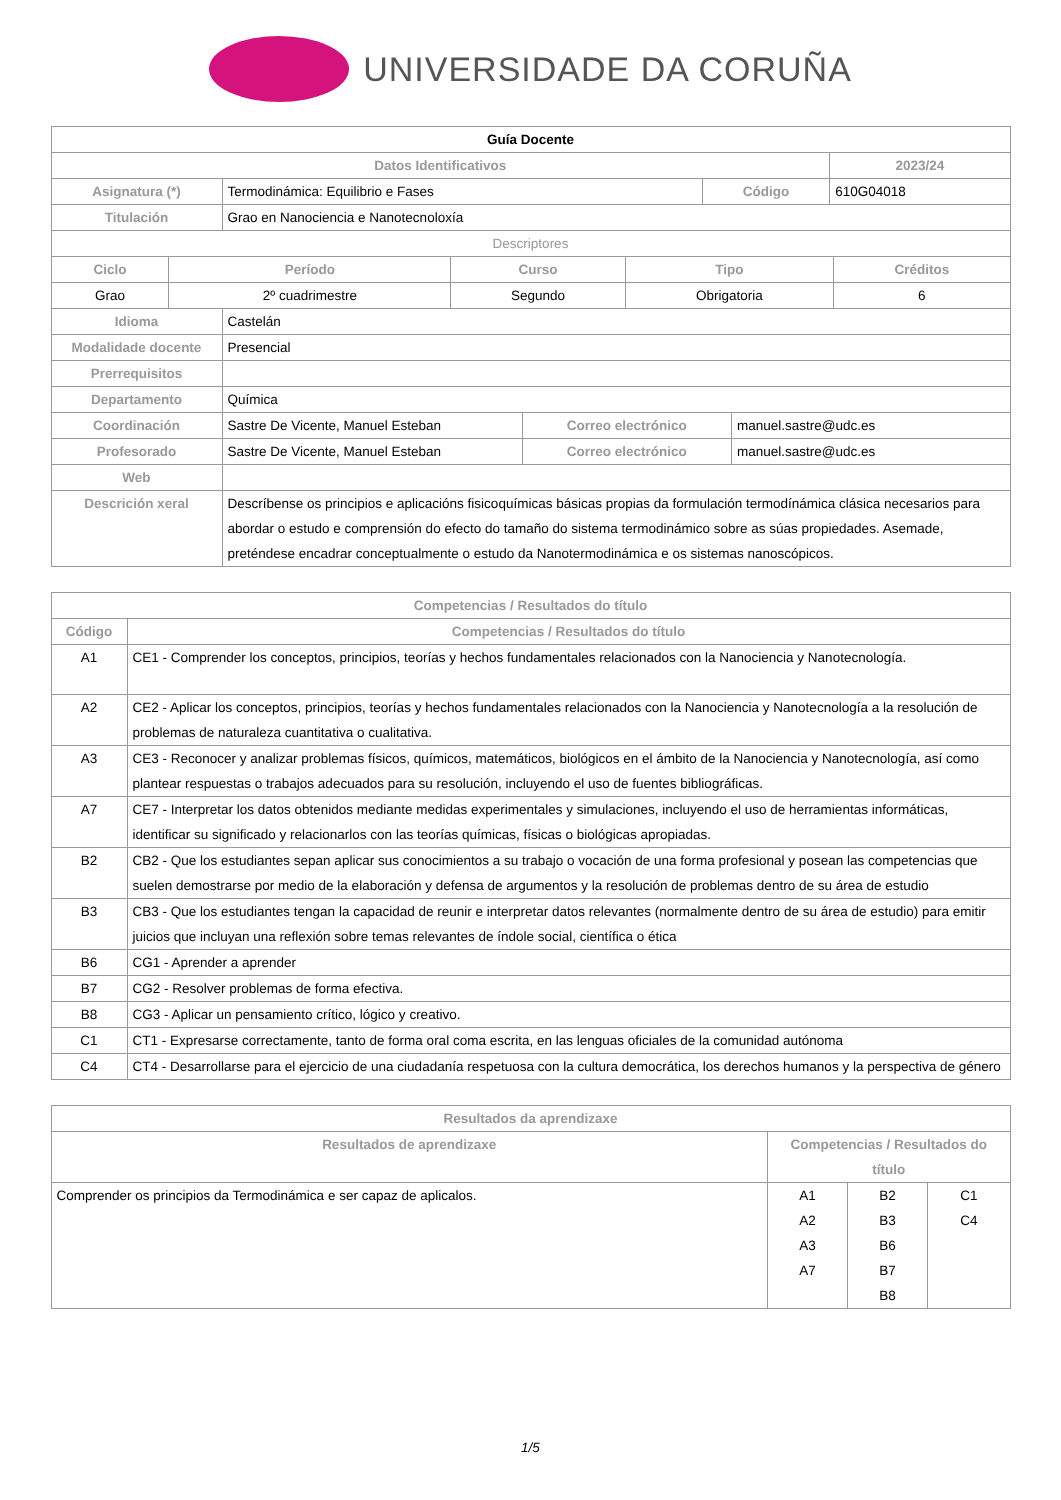UNIVERSIDADE DA CORUÑA
| Guía Docente | | | |
| Datos Identificativos | | | 2023/24 |
| Asignatura (*) | Termodinámica: Equilibrio e Fases | Código | 610G04018 |
| Titulación | Grao en Nanociencia e Nanotecnoloxía | | |
| Descriptores | | | |
| Ciclo | Período | Curso | Tipo | Créditos |
| --- | --- | --- | --- | --- |
| Grao | 2º cuadrimestre | Segundo | Obrigatoria | 6 |
| Idioma | Castelán | | |
| Modalidade docente | Presencial | | |
| Prerrequisitos | | | |
| Departamento | Química | | |
| Coordinación | Sastre De Vicente, Manuel Esteban | Correo electrónico | manuel.sastre@udc.es |
| Profesorado | Sastre De Vicente, Manuel Esteban | Correo electrónico | manuel.sastre@udc.es |
| Web | | | |
| Descrición xeral | Descríbense os principios e aplicacións fisicoquímicas básicas propias da formulación termodínámica clásica necesarios para abordar o estudo e comprensión do efecto do tamaño do sistema termodinámico sobre as súas propiedades. Asemade, preténdese encadrar conceptualmente o estudo da Nanotermodinámica e os sistemas nanoscópicos. | | |
| Competencias / Resultados do título | |
| --- | --- |
| Código | Competencias / Resultados do título |
| A1 | CE1 - Comprender los conceptos, principios, teorías y hechos fundamentales relacionados con la Nanociencia y Nanotecnología. |
| A2 | CE2 - Aplicar los conceptos, principios, teorías y hechos fundamentales relacionados con la Nanociencia y Nanotecnología a la resolución de problemas de naturaleza cuantitativa o cualitativa. |
| A3 | CE3 - Reconocer y analizar problemas físicos, químicos, matemáticos, biológicos en el ámbito de la Nanociencia y Nanotecnología, así como plantear respuestas o trabajos adecuados para su resolución, incluyendo el uso de fuentes bibliográficas. |
| A7 | CE7 - Interpretar los datos obtenidos mediante medidas experimentales y simulaciones, incluyendo el uso de herramientas informáticas, identificar su significado y relacionarlos con las teorías químicas, físicas o biológicas apropiadas. |
| B2 | CB2 - Que los estudiantes sepan aplicar sus conocimientos a su trabajo o vocación de una forma profesional y posean las competencias que suelen demostrarse por medio de la elaboración y defensa de argumentos y la resolución de problemas dentro de su área de estudio |
| B3 | CB3 - Que los estudiantes tengan la capacidad de reunir e interpretar datos relevantes (normalmente dentro de su área de estudio) para emitir juicios que incluyan una reflexión sobre temas relevantes de índole social, científica o ética |
| B6 | CG1 - Aprender a aprender |
| B7 | CG2 - Resolver problemas de forma efectiva. |
| B8 | CG3 - Aplicar un pensamiento crítico, lógico y creativo. |
| C1 | CT1 - Expresarse correctamente, tanto de forma oral coma escrita, en las lenguas oficiales de la comunidad autónoma |
| C4 | CT4 - Desarrollarse para el ejercicio de una ciudadanía respetuosa con la cultura democrática, los derechos humanos y la perspectiva de género |
| Resultados da aprendizaxe | | | |
| --- | --- | --- | --- |
| Resultados de aprendizaxe | Competencias / Resultados do título | | |
| Comprender os principios da Termodinámica e ser capaz de aplicalos. | A1 A2 A3 A7 | B2 B3 B6 B7 B8 | C1 C4 |
1/5